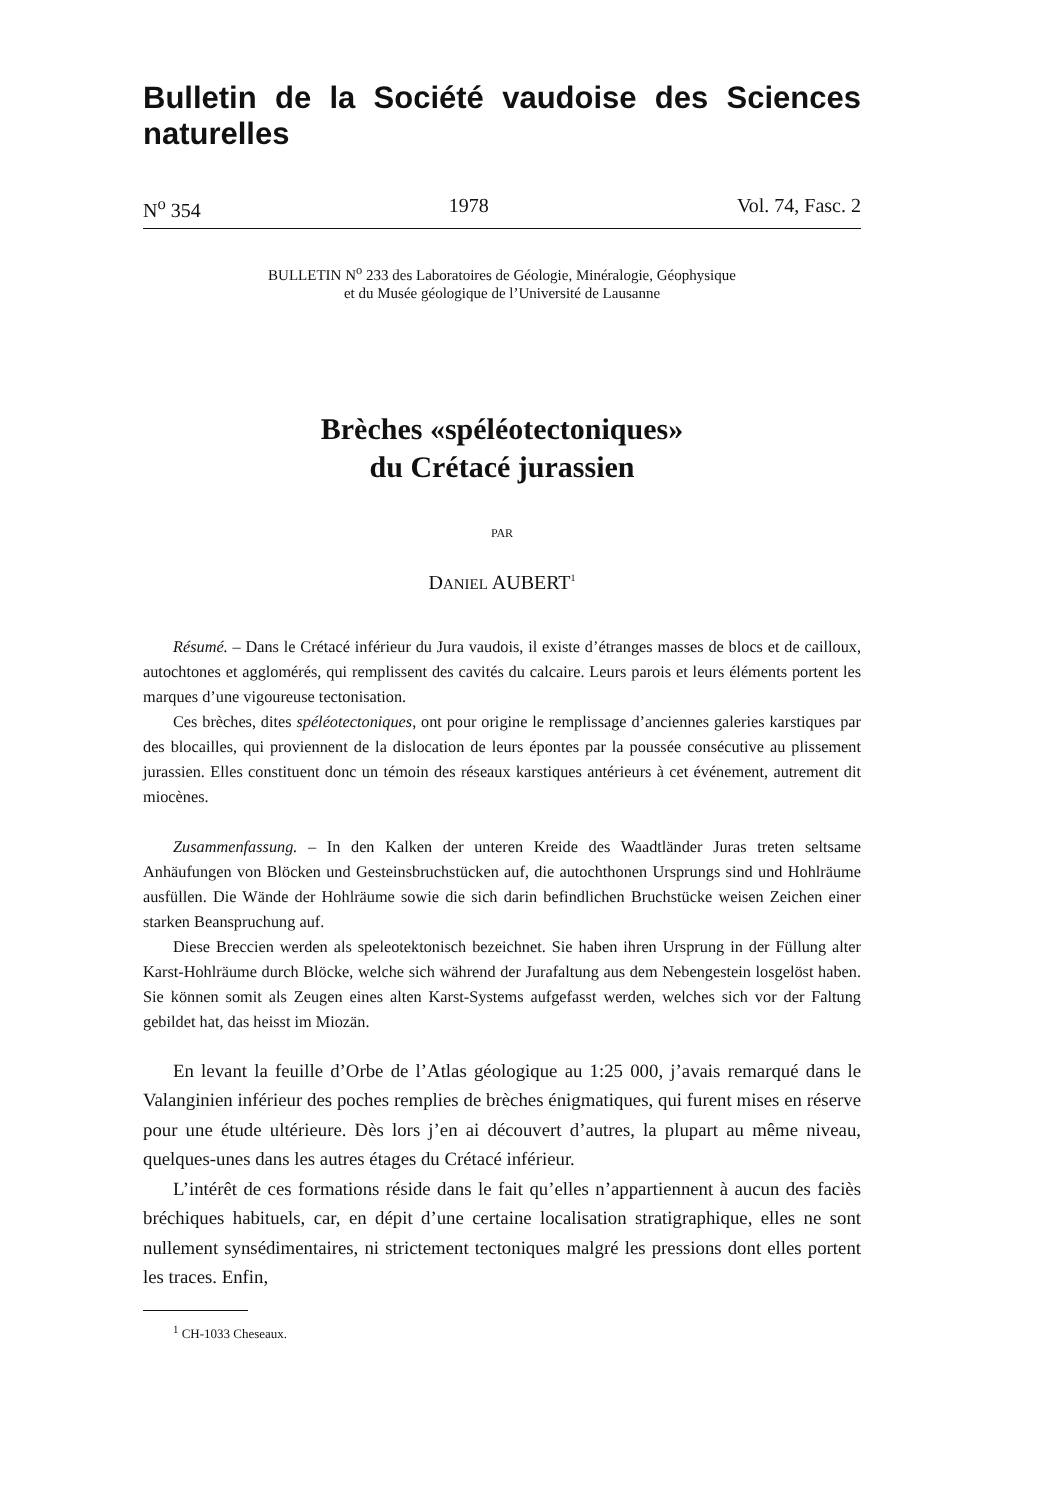Bulletin de la Société vaudoise des Sciences naturelles
N<sup>o</sup> 354 1978 Vol. 74, Fasc. 2
BULLETIN N<sup>o</sup> 233 des Laboratoires de Géologie, Minéralogie, Géophysique
et du Musée géologique de l’Université de Lausanne
Brèches «spéléotectoniques»
du Crétacé jurassien
PAR
DANIEL AUBERT<sup>1</sup>
Résumé. – Dans le Crétacé inférieur du Jura vaudois, il existe d’étranges masses de blocs et de cailloux, autochtones et agglomérés, qui remplissent des cavités du calcaire. Leurs parois et leurs éléments portent les marques d’une vigoureuse tectonisation.
Ces brèches, dites spéléotectoniques, ont pour origine le remplissage d’anciennes galeries karstiques par des blocailles, qui proviennent de la dislocation de leurs épontes par la poussée consécutive au plissement jurassien. Elles constituent donc un témoin des réseaux karstiques antérieurs à cet événement, autrement dit miocènes.
Zusammenfassung. – In den Kalken der unteren Kreide des Waadtländer Juras treten seltsame Anhäufungen von Blöcken und Gesteinsbruchstücken auf, die autochthonen Ursprungs sind und Hohlräume ausfüllen. Die Wände der Hohlräume sowie die sich darin befindlichen Bruchstücke weisen Zeichen einer starken Beanspruchung auf.
Diese Breccien werden als speleotektonisch bezeichnet. Sie haben ihren Ursprung in der Füllung alter Karst-Hohlräume durch Blöcke, welche sich während der Jurafaltung aus dem Nebengestein losgelöst haben. Sie können somit als Zeugen eines alten Karst-Systems aufgefasst werden, welches sich vor der Faltung gebildet hat, das heisst im Miozän.
En levant la feuille d’Orbe de l’Atlas géologique au 1:25 000, j’avais remarqué dans le Valanginien inférieur des poches remplies de brèches énigmatiques, qui furent mises en réserve pour une étude ultérieure. Dès lors j’en ai découvert d’autres, la plupart au même niveau, quelques-unes dans les autres étages du Crétacé inférieur.
L’intérêt de ces formations réside dans le fait qu’elles n’appartiennent à aucun des faciès bréchiques habituels, car, en dépit d’une certaine localisation stratigraphique, elles ne sont nullement synsédimentaires, ni strictement tectoniques malgré les pressions dont elles portent les traces. Enfin,
<sup>1</sup> CH-1033 Cheseaux.